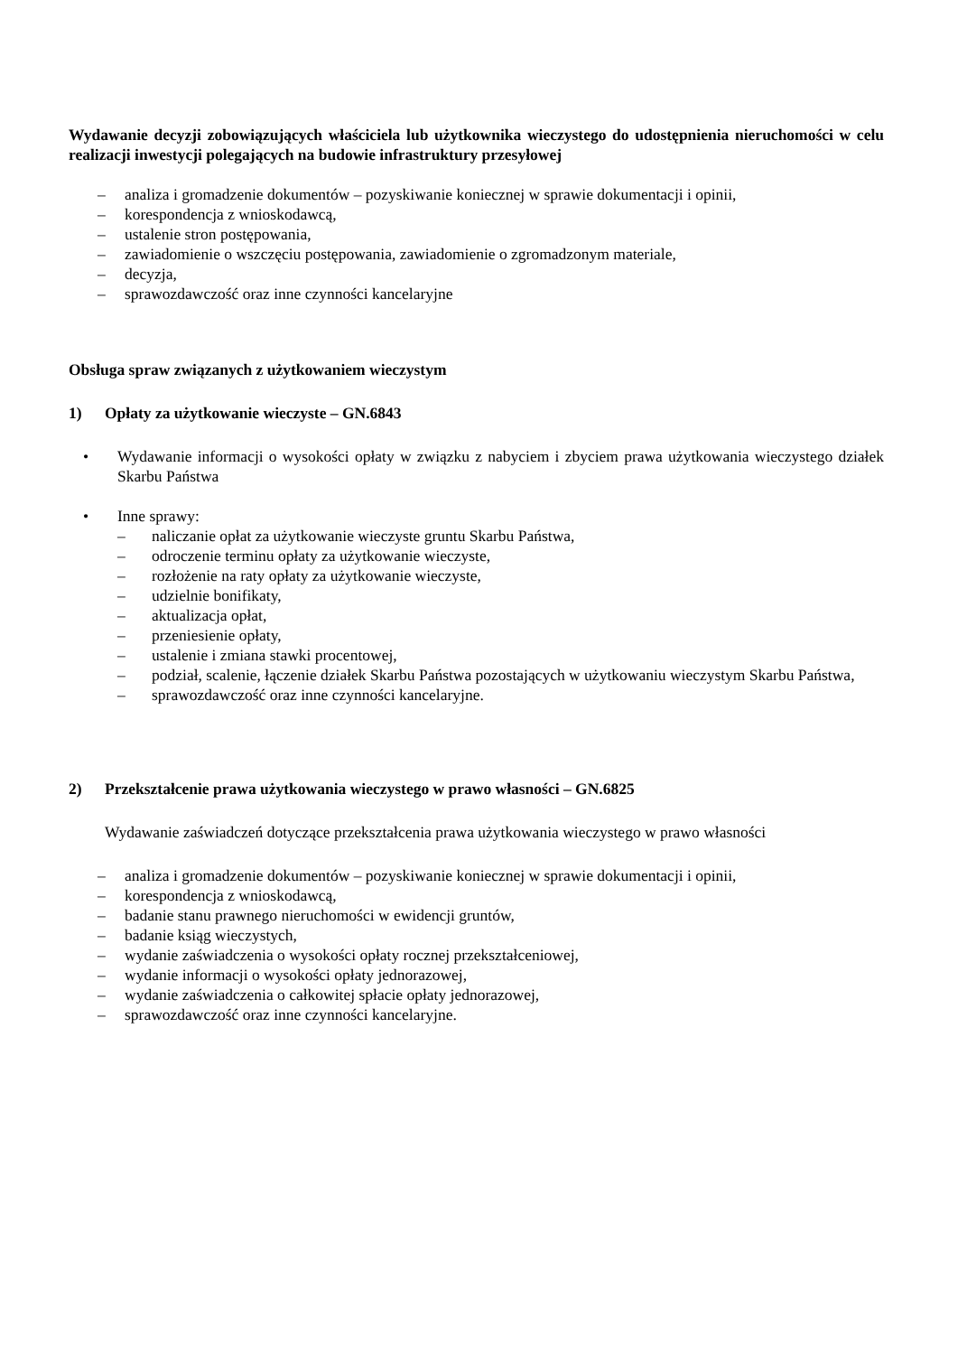Wydawanie decyzji zobowiązujących właściciela lub użytkownika wieczystego do udostępnienia nieruchomości w celu realizacji inwestycji polegających na budowie infrastruktury przesyłowej
– analiza i gromadzenie dokumentów – pozyskiwanie koniecznej w sprawie dokumentacji i opinii,
– korespondencja z wnioskodawcą,
– ustalenie stron postępowania,
– zawiadomienie o wszczęciu postępowania, zawiadomienie o zgromadzonym materiale,
– decyzja,
– sprawozdawczość oraz inne czynności kancelaryjne
Obsługa spraw związanych z użytkowaniem wieczystym
1) Opłaty za użytkowanie wieczyste – GN.6843
• Wydawanie informacji o wysokości opłaty w związku z nabyciem i zbyciem prawa użytkowania wieczystego działek Skarbu Państwa
• Inne sprawy:
– naliczanie opłat za użytkowanie wieczyste gruntu Skarbu Państwa,
– odroczenie terminu opłaty za użytkowanie wieczyste,
– rozłożenie na raty opłaty za użytkowanie wieczyste,
– udzielnie bonifikaty,
– aktualizacja opłat,
– przeniesienie opłaty,
– ustalenie i zmiana stawki procentowej,
– podział, scalenie, łączenie działek Skarbu Państwa pozostających w użytkowaniu wieczystym Skarbu Państwa,
– sprawozdawczość oraz inne czynności kancelaryjne.
2) Przekształcenie prawa użytkowania wieczystego w prawo własności – GN.6825
Wydawanie zaświadczeń dotyczące przekształcenia prawa użytkowania wieczystego w prawo własności
– analiza i gromadzenie dokumentów – pozyskiwanie koniecznej w sprawie dokumentacji i opinii,
– korespondencja z wnioskodawcą,
– badanie stanu prawnego nieruchomości w ewidencji gruntów,
– badanie ksiąg wieczystych,
– wydanie zaświadczenia o wysokości opłaty rocznej przekształceniowej,
– wydanie informacji o wysokości opłaty jednorazowej,
– wydanie zaświadczenia o całkowitej spłacie opłaty jednorazowej,
– sprawozdawczość oraz inne czynności kancelaryjne.